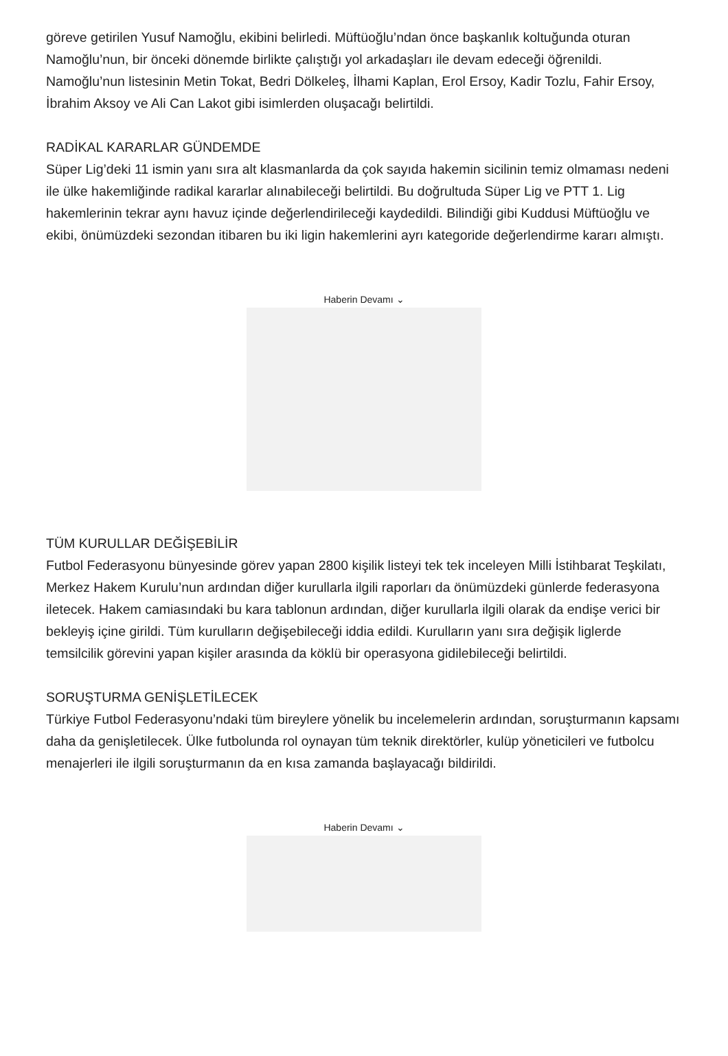göreve getirilen Yusuf Namoğlu, ekibini belirledi. Müftüoğlu’ndan önce başkanlık koltuğunda oturan Namoğlu’nun, bir önceki dönemde birlikte çalıştığı yol arkadaşları ile devam edeceği öğrenildi. Namoğlu’nun listesinin Metin Tokat, Bedri Dölkeleş, İlhami Kaplan, Erol Ersoy, Kadir Tozlu, Fahir Ersoy, İbrahim Aksoy ve Ali Can Lakot gibi isimlerden oluşacağı belirtildi.
RADİKAL KARARLAR GÜNDEMDE
Süper Lig’deki 11 ismin yanı sıra alt klasmanlarda da çok sayıda hakemin sicilinin temiz olmaması nedeni ile ülke hakemliğinde radikal kararlar alınabileceği belirtildi. Bu doğrultuda Süper Lig ve PTT 1. Lig hakemlerinin tekrar aynı havuz içinde değerlendirileceği kaydedildi. Bilindiği gibi Kuddusi Müftüoğlu ve ekibi, önümüzdeki sezondan itibaren bu iki ligin hakemlerini ayrı kategoride değerlendirme kararı almıştı.
Haberin Devamı ⌄
TÜM KURULLAR DEĞİŞEBİLİR
Futbol Federasyonu bünyesinde görev yapan 2800 kişilik listeyi tek tek inceleyen Milli İstihbarat Teşkilatı, Merkez Hakem Kurulu’nun ardından diğer kurullarla ilgili raporları da önümüzdeki günlerde federasyona iletecek. Hakem camiasındaki bu kara tablonun ardından, diğer kurullarla ilgili olarak da endişe verici bir bekleyiş içine girildi. Tüm kurulların değişebileceği iddia edildi. Kurulların yanı sıra değişik liglerde temsilcilik görevini yapan kişiler arasında da köklü bir operasyona gidilebileceği belirtildi.
SORUŞTURMA GENİŞLETİLECEK
Türkiye Futbol Federasyonu’ndaki tüm bireylere yönelik bu incelemelerin ardından, soruşturmanın kapsamı daha da genişletilecek. Ülke futbolunda rol oynayan tüm teknik direktörler, kulüp yöneticileri ve futbolcu menajerleri ile ilgili soruşturmanın da en kısa zamanda başlayacağı bildirildi.
Haberin Devamı ⌄